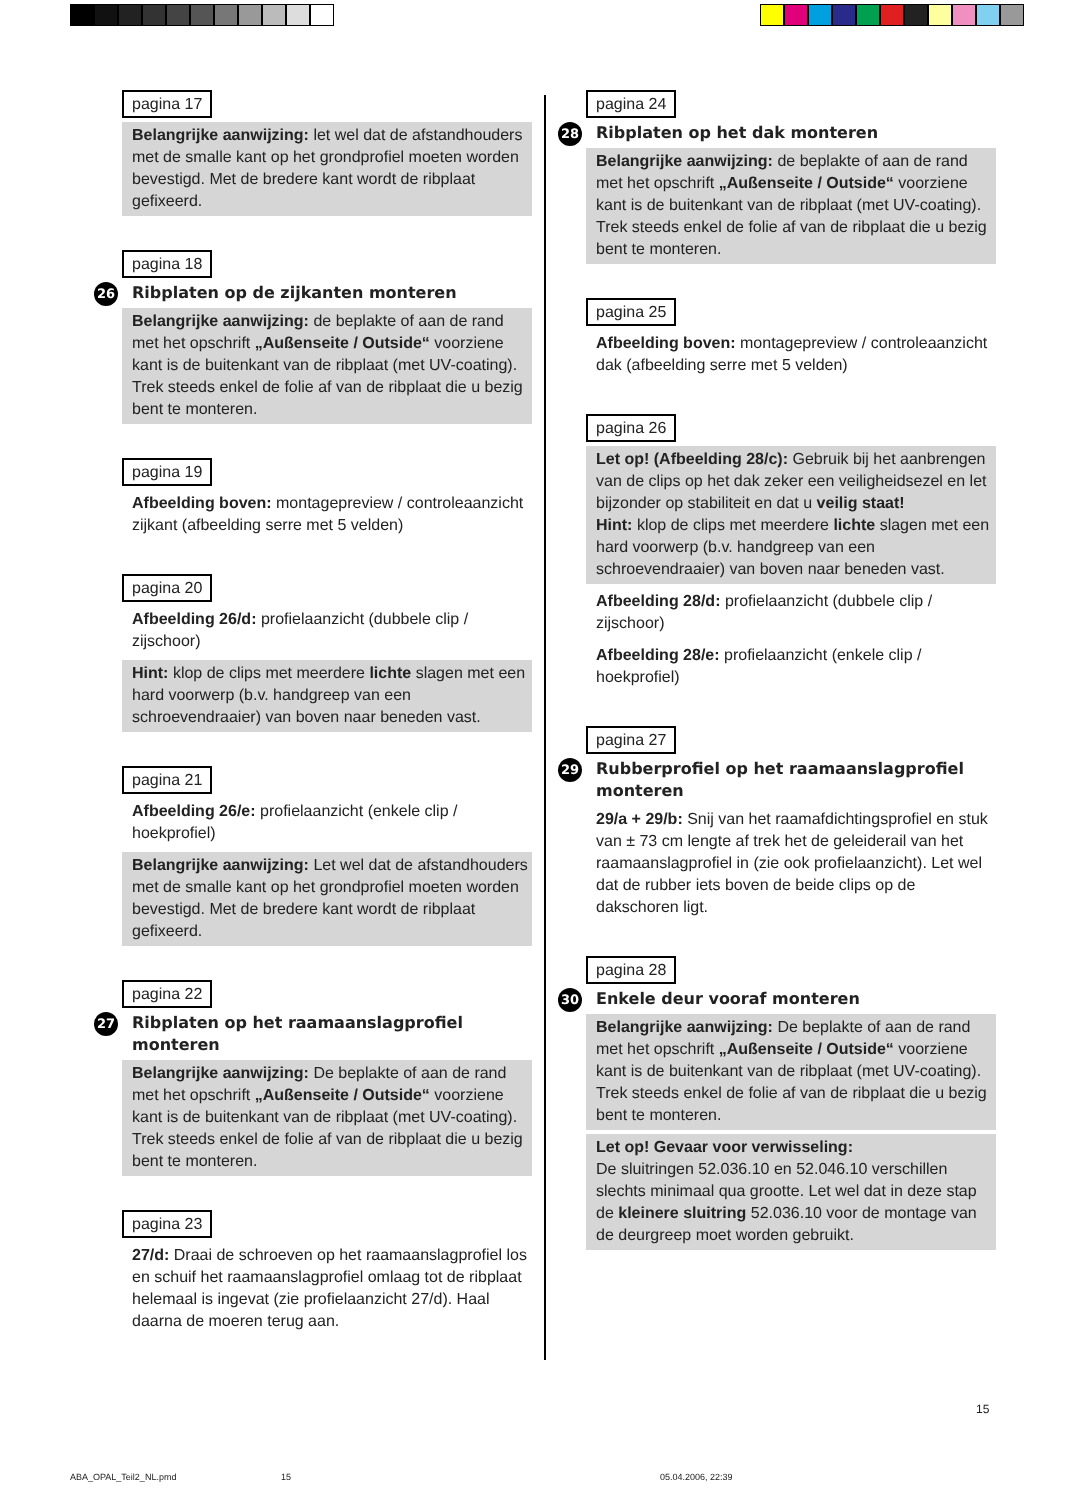pagina 17
Belangrijke aanwijzing: let wel dat de afstandhouders met de smalle kant op het grondprofiel moeten worden bevestigd. Met de bredere kant wordt de ribplaat gefixeerd.
pagina 18
26 Ribplaten op de zijkanten monteren
Belangrijke aanwijzing: de beplakte of aan de rand met het opschrift „Außenseite / Outside“ voorziene kant is de buitenkant van de ribplaat (met UV-coating).
Trek steeds enkel de folie af van de ribplaat die u bezig bent te monteren.
pagina 19
Afbeelding boven: montagepreview / controleaanzicht zijkant (afbeelding serre met 5 velden)
pagina 20
Afbeelding 26/d: profielaanzicht (dubbele clip / zijschoor)
Hint: klop de clips met meerdere lichte slagen met een hard voorwerp (b.v. handgreep van een schroevendraaier) van boven naar beneden vast.
pagina 21
Afbeelding 26/e: profielaanzicht (enkele clip / hoekprofiel)
Belangrijke aanwijzing: Let wel dat de afstandhouders met de smalle kant op het grondprofiel moeten worden bevestigd. Met de bredere kant wordt de ribplaat gefixeerd.
pagina 22
27 Ribplaten op het raamaanslagprofiel monteren
Belangrijke aanwijzing: De beplakte of aan de rand met het opschrift „Außenseite / Outside“ voorziene kant is de buitenkant van de ribplaat (met UV-coating).
Trek steeds enkel de folie af van de ribplaat die u bezig bent te monteren.
pagina 23
27/d: Draai de schroeven op het raamaanslagprofiel los en schuif het raamaanslagprofiel omlaag tot de ribplaat helemaal is ingevat (zie profielaanzicht 27/d). Haal daarna de moeren terug aan.
pagina 24
28 Ribplaten op het dak monteren
Belangrijke aanwijzing: de beplakte of aan de rand met het opschrift „Außenseite / Outside“ voorziene kant is de buitenkant van de ribplaat (met UV-coating).
Trek steeds enkel de folie af van de ribplaat die u bezig bent te monteren.
pagina 25
Afbeelding boven: montagepreview / controleaanzicht dak (afbeelding serre met 5 velden)
pagina 26
Let op! (Afbeelding 28/c): Gebruik bij het aanbrengen van de clips op het dak zeker een veiligheidsezel en let bijzonder op stabiliteit en dat u veilig staat!
Hint: klop de clips met meerdere lichte slagen met een hard voorwerp (b.v. handgreep van een schroevendraaier) van boven naar beneden vast.
Afbeelding 28/d: profielaanzicht (dubbele clip / zijschoor)
Afbeelding 28/e: profielaanzicht (enkele clip / hoekprofiel)
pagina 27
29 Rubberprofiel op het raamaanslagprofiel monteren
29/a + 29/b: Snij van het raamafdichtingsprofiel en stuk van ± 73 cm lengte af trek het de geleiderail van het raamaanslagprofiel in (zie ook profielaanzicht). Let wel dat de rubber iets boven de beide clips op de dakschoren ligt.
pagina 28
30 Enkele deur vooraf monteren
Belangrijke aanwijzing: De beplakte of aan de rand met het opschrift „Außenseite / Outside“ voorziene kant is de buitenkant van de ribplaat (met UV-coating).
Trek steeds enkel de folie af van de ribplaat die u bezig bent te monteren.
Let op! Gevaar voor verwisseling:
De sluitringen 52.036.10 en 52.046.10 verschillen slechts minimaal qua grootte. Let wel dat in deze stap de kleinere sluitring 52.036.10 voor de montage van de deurgreep moet worden gebruikt.
15
ABA_OPAL_Teil2_NL.pmd 15 05.04.2006, 22:39